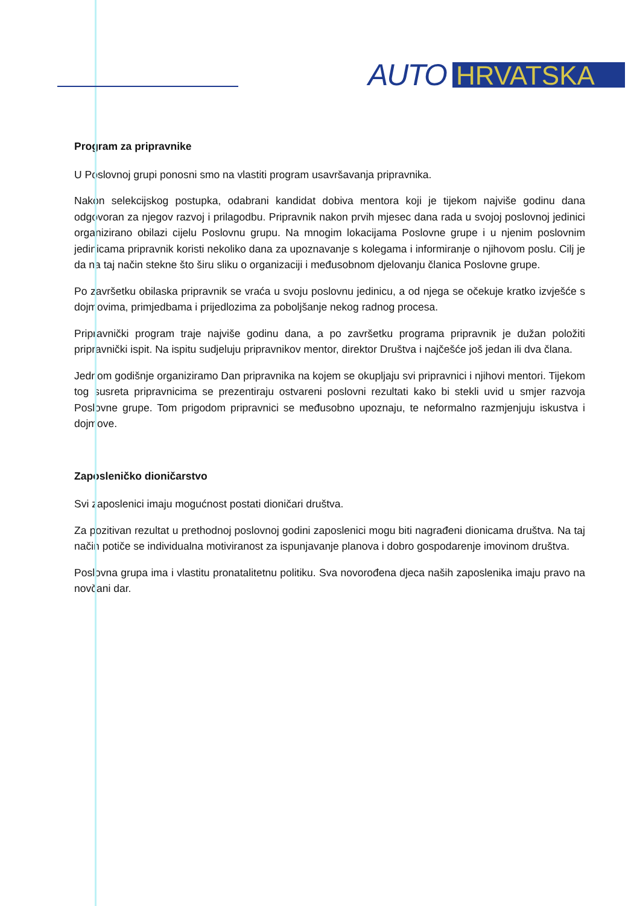AUTO HRVATSKA
Program za pripravnike
U Poslovnoj grupi ponosni smo na vlastiti program usavršavanja pripravnika.
Nakon selekcijskog postupka, odabrani kandidat dobiva mentora koji je tijekom najviše godinu dana odgovoran za njegov razvoj i prilagodbu. Pripravnik nakon prvih mjesec dana rada u svojoj poslovnoj jedinici organizirano obilazi cijelu Poslovnu grupu. Na mnogim lokacijama Poslovne grupe i u njenim poslovnim jedinicama pripravnik koristi nekoliko dana za upoznavanje s kolegama i informiranje o njihovom poslu. Cilj je da na taj način stekne što širu sliku o organizaciji i međusobnom djelovanju članica Poslovne grupe.
Po završetku obilaska pripravnik se vraća u svoju poslovnu jedinicu, a od njega se očekuje kratko izvješće s dojmovima, primjedbama i prijedlozima za poboljšanje nekog radnog procesa.
Pripravnički program traje najviše godinu dana, a po završetku programa pripravnik je dužan položiti pripravnički ispit. Na ispitu sudjeluju pripravnikov mentor, direktor Društva i najčešće još jedan ili dva člana.
Jednom godišnje organiziramo Dan pripravnika na kojem se okupljaju svi pripravnici i njihovi mentori. Tijekom tog susreta pripravnicima se prezentiraju ostvareni poslovni rezultati kako bi stekli uvid u smjer razvoja Poslovne grupe. Tom prigodom pripravnici se međusobno upoznaju, te neformalno razmjenjuju iskustva i dojmove.
Zaposleničko dioničarstvo
Svi zaposlenici imaju mogućnost postati dioničari društva.
Za pozitivan rezultat u prethodnoj poslovnoj godini zaposlenici mogu biti nagrađeni dionicama društva. Na taj način potiče se individualna motiviranost za ispunjavanje planova i dobro gospodarenje imovinom društva.
Poslovna grupa ima i vlastitu pronatalitetnu politiku. Sva novorođena djeca naših zaposlenika imaju pravo na novčani dar.